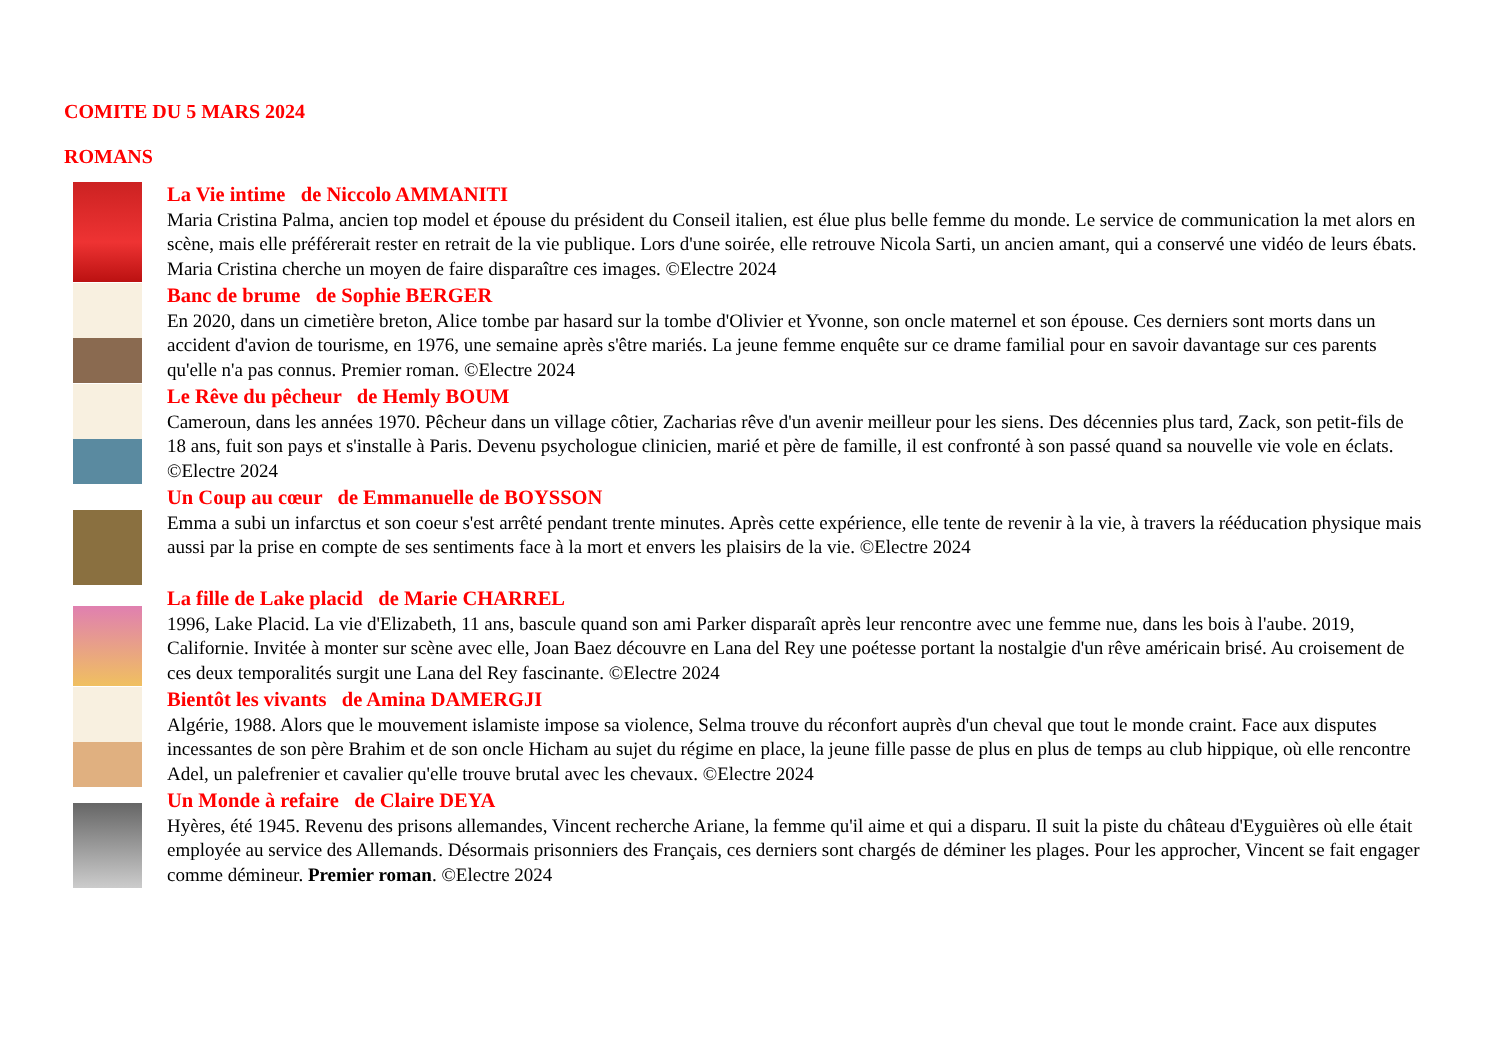COMITE DU 5 MARS 2024
ROMANS
La Vie intime de Niccolo AMMANITI
Maria Cristina Palma, ancien top model et épouse du président du Conseil italien, est élue plus belle femme du monde. Le service de communication la met alors en scène, mais elle préférerait rester en retrait de la vie publique. Lors d'une soirée, elle retrouve Nicola Sarti, un ancien amant, qui a conservé une vidéo de leurs ébats. Maria Cristina cherche un moyen de faire disparaître ces images. ©Electre 2024
Banc de brume de Sophie BERGER
En 2020, dans un cimetière breton, Alice tombe par hasard sur la tombe d'Olivier et Yvonne, son oncle maternel et son épouse. Ces derniers sont morts dans un accident d'avion de tourisme, en 1976, une semaine après s'être mariés. La jeune femme enquête sur ce drame familial pour en savoir davantage sur ces parents qu'elle n'a pas connus. Premier roman. ©Electre 2024
Le Rêve du pêcheur de Hemly BOUM
Cameroun, dans les années 1970. Pêcheur dans un village côtier, Zacharias rêve d'un avenir meilleur pour les siens. Des décennies plus tard, Zack, son petit-fils de 18 ans, fuit son pays et s'installe à Paris. Devenu psychologue clinicien, marié et père de famille, il est confronté à son passé quand sa nouvelle vie vole en éclats. ©Electre 2024
Un Coup au cœur de Emmanuelle de BOYSSON
Emma a subi un infarctus et son coeur s'est arrêté pendant trente minutes. Après cette expérience, elle tente de revenir à la vie, à travers la rééducation physique mais aussi par la prise en compte de ses sentiments face à la mort et envers les plaisirs de la vie. ©Electre 2024
La fille de Lake placid de Marie CHARREL
1996, Lake Placid. La vie d'Elizabeth, 11 ans, bascule quand son ami Parker disparaît après leur rencontre avec une femme nue, dans les bois à l'aube. 2019, Californie. Invitée à monter sur scène avec elle, Joan Baez découvre en Lana del Rey une poétesse portant la nostalgie d'un rêve américain brisé. Au croisement de ces deux temporalités surgit une Lana del Rey fascinante. ©Electre 2024
Bientôt les vivants de Amina DAMERGJI
Algérie, 1988. Alors que le mouvement islamiste impose sa violence, Selma trouve du réconfort auprès d'un cheval que tout le monde craint. Face aux disputes incessantes de son père Brahim et de son oncle Hicham au sujet du régime en place, la jeune fille passe de plus en plus de temps au club hippique, où elle rencontre Adel, un palefrenier et cavalier qu'elle trouve brutal avec les chevaux. ©Electre 2024
Un Monde à refaire de Claire DEYA
Hyères, été 1945. Revenu des prisons allemandes, Vincent recherche Ariane, la femme qu'il aime et qui a disparu. Il suit la piste du château d'Eyguières où elle était employée au service des Allemands. Désormais prisonniers des Français, ces derniers sont chargés de déminer les plages. Pour les approcher, Vincent se fait engager comme démineur. Premier roman. ©Electre 2024